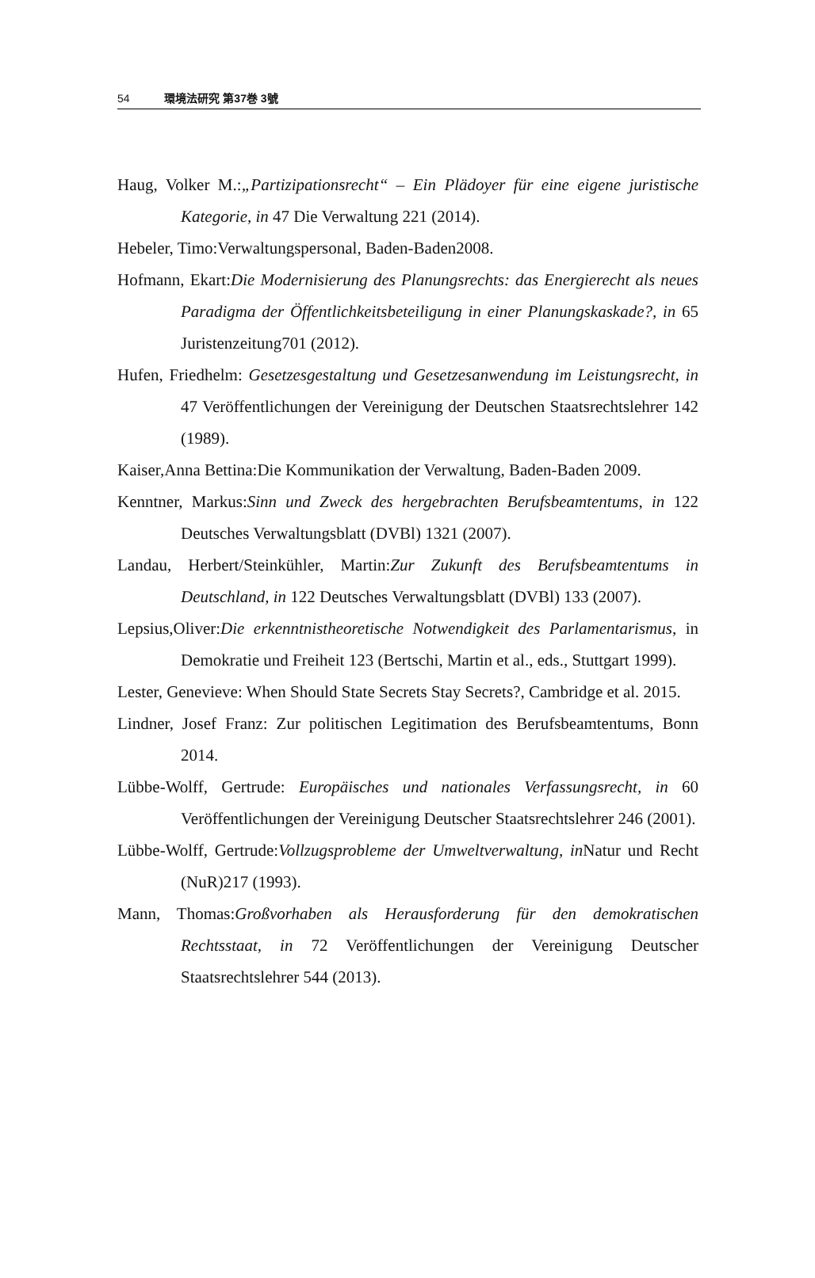54 環境法研究 第37巻 3號
Haug, Volker M.:„Partizipationsrecht“ – Ein Plädoyer für eine eigene juristische Kategorie, in 47 Die Verwaltung 221 (2014).
Hebeler, Timo:Verwaltungspersonal, Baden-Baden2008.
Hofmann, Ekart:Die Modernisierung des Planungsrechts: das Energierecht als neues Paradigma der Öffentlichkeitsbeteiligung in einer Planungskaskade?, in 65 Juristenzeitung701 (2012).
Hufen, Friedhelm: Gesetzesgestaltung und Gesetzesanwendung im Leistungsrecht, in 47 Veröffentlichungen der Vereinigung der Deutschen Staatsrechtslehrer 142 (1989).
Kaiser,Anna Bettina:Die Kommunikation der Verwaltung, Baden-Baden 2009.
Kenntner, Markus:Sinn und Zweck des hergebrachten Berufsbeamtentums, in 122 Deutsches Verwaltungsblatt (DVBl) 1321 (2007).
Landau, Herbert/Steinkühler, Martin:Zur Zukunft des Berufsbeamtentums in Deutschland, in 122 Deutsches Verwaltungsblatt (DVBl) 133 (2007).
Lepsius,Oliver:Die erkenntnistheoretische Notwendigkeit des Parlamentarismus, in Demokratie und Freiheit 123 (Bertschi, Martin et al., eds., Stuttgart 1999).
Lester, Genevieve: When Should State Secrets Stay Secrets?, Cambridge et al. 2015.
Lindner, Josef Franz: Zur politischen Legitimation des Berufsbeamtentums, Bonn 2014.
Lübbe-Wolff, Gertrude: Europäisches und nationales Verfassungsrecht, in 60 Veröffentlichungen der Vereinigung Deutscher Staatsrechtslehrer 246 (2001).
Lübbe-Wolff, Gertrude:Vollzugsprobleme der Umweltverwaltung, in Natur und Recht (NuR)217 (1993).
Mann, Thomas:Großvorhaben als Herausforderung für den demokratischen Rechtsstaat, in 72 Veröffentlichungen der Vereinigung Deutscher Staatsrechtslehrer 544 (2013).